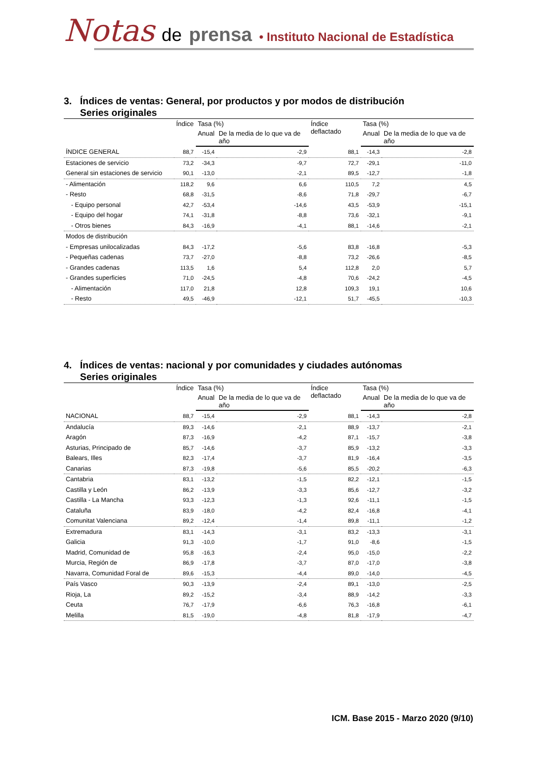Notas de prensa • Instituto Nacional de Estadística
3. Índices de ventas: General, por productos y por modos de distribución
Series originales
| | Índice | Tasa (%) | | Índice deflactado | Tasa (%) | |
| --- | --- | --- | --- | --- | --- | --- |
| | | Anual | De la media de lo que va de año | | Anual | De la media de lo que va de año |
| ÍNDICE GENERAL | 88,7 | -15,4 | -2,9 | 88,1 | -14,3 | -2,8 |
| Estaciones de servicio | 73,2 | -34,3 | -9,7 | 72,7 | -29,1 | -11,0 |
| General sin estaciones de servicio | 90,1 | -13,0 | -2,1 | 89,5 | -12,7 | -1,8 |
| - Alimentación | 118,2 | 9,6 | 6,6 | 110,5 | 7,2 | 4,5 |
| - Resto | 68,8 | -31,5 | -8,6 | 71,8 | -29,7 | -6,7 |
| - Equipo personal | 42,7 | -53,4 | -14,6 | 43,5 | -53,9 | -15,1 |
| - Equipo del hogar | 74,1 | -31,8 | -8,8 | 73,6 | -32,1 | -9,1 |
| - Otros bienes | 84,3 | -16,9 | -4,1 | 88,1 | -14,6 | -2,1 |
| Modos de distribución | | | | | | |
| - Empresas unilocalizadas | 84,3 | -17,2 | -5,6 | 83,8 | -16,8 | -5,3 |
| - Pequeñas cadenas | 73,7 | -27,0 | -8,8 | 73,2 | -26,6 | -8,5 |
| - Grandes cadenas | 113,5 | 1,6 | 5,4 | 112,8 | 2,0 | 5,7 |
| - Grandes superficies | 71,0 | -24,5 | -4,8 | 70,6 | -24,2 | -4,5 |
| - Alimentación | 117,0 | 21,8 | 12,8 | 109,3 | 19,1 | 10,6 |
| - Resto | 49,5 | -46,9 | -12,1 | 51,7 | -45,5 | -10,3 |
4. Índices de ventas: nacional y por comunidades y ciudades autónomas
Series originales
| | Índice | Tasa (%) | | Índice deflactado | Tasa (%) | |
| --- | --- | --- | --- | --- | --- | --- |
| | | Anual | De la media de lo que va de año | | Anual | De la media de lo que va de año |
| NACIONAL | 88,7 | -15,4 | -2,9 | 88,1 | -14,3 | -2,8 |
| Andalucía | 89,3 | -14,6 | -2,1 | 88,9 | -13,7 | -2,1 |
| Aragón | 87,3 | -16,9 | -4,2 | 87,1 | -15,7 | -3,8 |
| Asturias, Principado de | 85,7 | -14,6 | -3,7 | 85,9 | -13,2 | -3,3 |
| Balears, Illes | 82,3 | -17,4 | -3,7 | 81,9 | -16,4 | -3,5 |
| Canarias | 87,3 | -19,8 | -5,6 | 85,5 | -20,2 | -6,3 |
| Cantabria | 83,1 | -13,2 | -1,5 | 82,2 | -12,1 | -1,5 |
| Castilla y León | 86,2 | -13,9 | -3,3 | 85,6 | -12,7 | -3,2 |
| Castilla - La Mancha | 93,3 | -12,3 | -1,3 | 92,6 | -11,1 | -1,5 |
| Cataluña | 83,9 | -18,0 | -4,2 | 82,4 | -16,8 | -4,1 |
| Comunitat Valenciana | 89,2 | -12,4 | -1,4 | 89,8 | -11,1 | -1,2 |
| Extremadura | 83,1 | -14,3 | -3,1 | 83,2 | -13,3 | -3,1 |
| Galicia | 91,3 | -10,0 | -1,7 | 91,0 | -8,6 | -1,5 |
| Madrid, Comunidad de | 95,8 | -16,3 | -2,4 | 95,0 | -15,0 | -2,2 |
| Murcia, Región de | 86,9 | -17,8 | -3,7 | 87,0 | -17,0 | -3,8 |
| Navarra, Comunidad Foral de | 89,6 | -15,3 | -4,4 | 89,0 | -14,0 | -4,5 |
| País Vasco | 90,3 | -13,9 | -2,4 | 89,1 | -13,0 | -2,5 |
| Rioja, La | 89,2 | -15,2 | -3,4 | 88,9 | -14,2 | -3,3 |
| Ceuta | 76,7 | -17,9 | -6,6 | 76,3 | -16,8 | -6,1 |
| Melilla | 81,5 | -19,0 | -4,8 | 81,8 | -17,9 | -4,7 |
ICM. Base 2015 - Marzo 2020 (9/10)